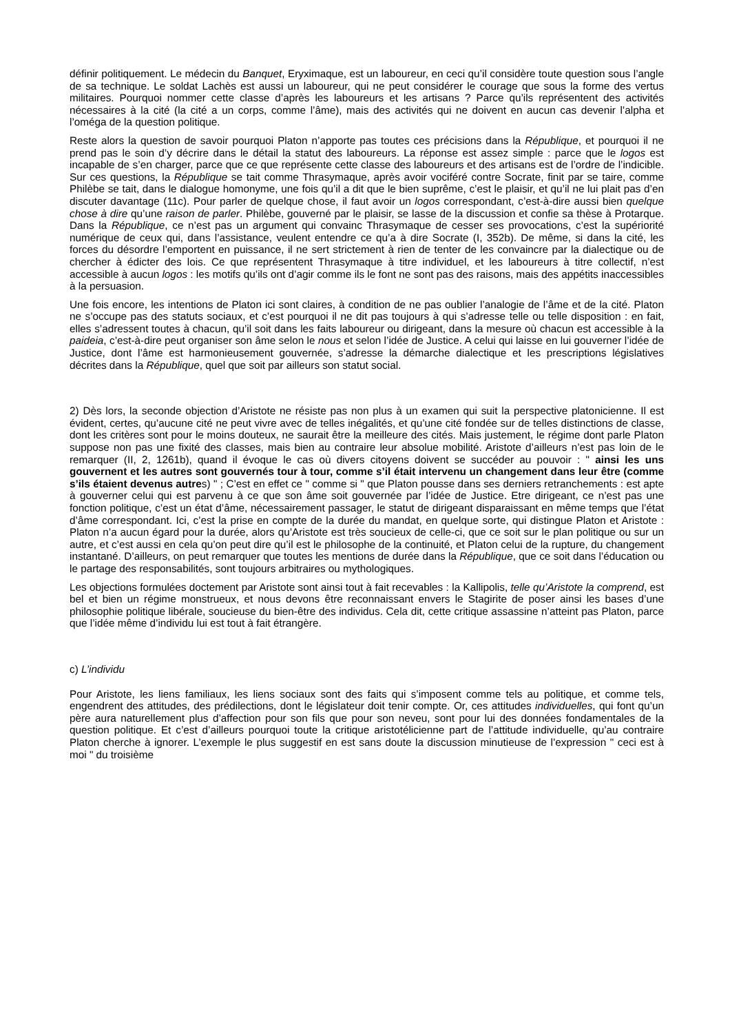définir politiquement. Le médecin du Banquet, Eryximaque, est un laboureur, en ceci qu’il considère toute question sous l’angle de sa technique. Le soldat Lachès est aussi un laboureur, qui ne peut considérer le courage que sous la forme des vertus militaires. Pourquoi nommer cette classe d’après les laboureurs et les artisans ? Parce qu’ils représentent des activités nécessaires à la cité (la cité a un corps, comme l’âme), mais des activités qui ne doivent en aucun cas devenir l’alpha et l’oméga de la question politique.
Reste alors la question de savoir pourquoi Platon n’apporte pas toutes ces précisions dans la République, et pourquoi il ne prend pas le soin d’y décrire dans le détail la statut des laboureurs. La réponse est assez simple : parce que le logos est incapable de s’en charger, parce que ce que représente cette classe des laboureurs et des artisans est de l’ordre de l’indicible. Sur ces questions, la République se tait comme Thrasymaque, après avoir vociféré contre Socrate, finit par se taire, comme Philèbe se tait, dans le dialogue homonyme, une fois qu’il a dit que le bien suprême, c’est le plaisir, et qu’il ne lui plait pas d’en discuter davantage (11c). Pour parler de quelque chose, il faut avoir un logos correspondant, c’est-à-dire aussi bien quelque chose à dire qu’une raison de parler. Philèbe, gouverné par le plaisir, se lasse de la discussion et confie sa thèse à Protarque. Dans la République, ce n’est pas un argument qui convainc Thrasymaque de cesser ses provocations, c’est la supériorité numérique de ceux qui, dans l’assistance, veulent entendre ce qu’a à dire Socrate (I, 352b). De même, si dans la cité, les forces du désordre l’emportent en puissance, il ne sert strictement à rien de tenter de les convaincre par la dialectique ou de chercher à édicter des lois. Ce que représentent Thrasymaque à titre individuel, et les laboureurs à titre collectif, n’est accessible à aucun logos : les motifs qu’ils ont d’agir comme ils le font ne sont pas des raisons, mais des appétits inaccessibles à la persuasion.
Une fois encore, les intentions de Platon ici sont claires, à condition de ne pas oublier l’analogie de l’âme et de la cité. Platon ne s’occupe pas des statuts sociaux, et c’est pourquoi il ne dit pas toujours à qui s’adresse telle ou telle disposition : en fait, elles s’adressent toutes à chacun, qu’il soit dans les faits laboureur ou dirigeant, dans la mesure où chacun est accessible à la paideia, c’est-à-dire peut organiser son âme selon le nous et selon l’idée de Justice. A celui qui laisse en lui gouverner l’idée de Justice, dont l’âme est harmonieusement gouvernée, s’adresse la démarche dialectique et les prescriptions législatives décrites dans la République, quel que soit par ailleurs son statut social.
2) Dès lors, la seconde objection d’Aristote ne résiste pas non plus à un examen qui suit la perspective platonicienne. Il est évident, certes, qu’aucune cité ne peut vivre avec de telles inégalités, et qu’une cité fondée sur de telles distinctions de classe, dont les critères sont pour le moins douteux, ne saurait être la meilleure des cités. Mais justement, le régime dont parle Platon suppose non pas une fixité des classes, mais bien au contraire leur absolue mobilité. Aristote d’ailleurs n’est pas loin de le remarquer (II, 2, 1261b), quand il évoque le cas où divers citoyens doivent se succéder au pouvoir : " ainsi les uns gouvernent et les autres sont gouvernés tour à tour, comme s’il était intervenu un changement dans leur être (comme s’ils étaient devenus autres) " ; C’est en effet ce " comme si " que Platon pousse dans ses derniers retranchements : est apte à gouverner celui qui est parvenu à ce que son âme soit gouvernée par l’idée de Justice. Etre dirigeant, ce n’est pas une fonction politique, c’est un état d’âme, nécessairement passager, le statut de dirigeant disparaissant en même temps que l’état d’âme correspondant. Ici, c’est la prise en compte de la durée du mandat, en quelque sorte, qui distingue Platon et Aristote : Platon n’a aucun égard pour la durée, alors qu’Aristote est très soucieux de celle-ci, que ce soit sur le plan politique ou sur un autre, et c’est aussi en cela qu’on peut dire qu’il est le philosophe de la continuité, et Platon celui de la rupture, du changement instantané. D’ailleurs, on peut remarquer que toutes les mentions de durée dans la République, que ce soit dans l’éducation ou le partage des responsabilités, sont toujours arbitraires ou mythologiques.
Les objections formulées doctement par Aristote sont ainsi tout à fait recevables : la Kallipolis, telle qu’Aristote la comprend, est bel et bien un régime monstrueux, et nous devons être reconnaissant envers le Stagirite de poser ainsi les bases d’une philosophie politique libérale, soucieuse du bien-être des individus. Cela dit, cette critique assassine n’atteint pas Platon, parce que l’idée même d’individu lui est tout à fait étrangère.
c) L’individu
Pour Aristote, les liens familiaux, les liens sociaux sont des faits qui s’imposent comme tels au politique, et comme tels, engendrent des attitudes, des prédilections, dont le législateur doit tenir compte. Or, ces attitudes individuelles, qui font qu’un père aura naturellement plus d’affection pour son fils que pour son neveu, sont pour lui des données fondamentales de la question politique. Et c’est d’ailleurs pourquoi toute la critique aristotélicienne part de l’attitude individuelle, qu’au contraire Platon cherche à ignorer. L’exemple le plus suggestif en est sans doute la discussion minutieuse de l’expression " ceci est à moi " du troisième